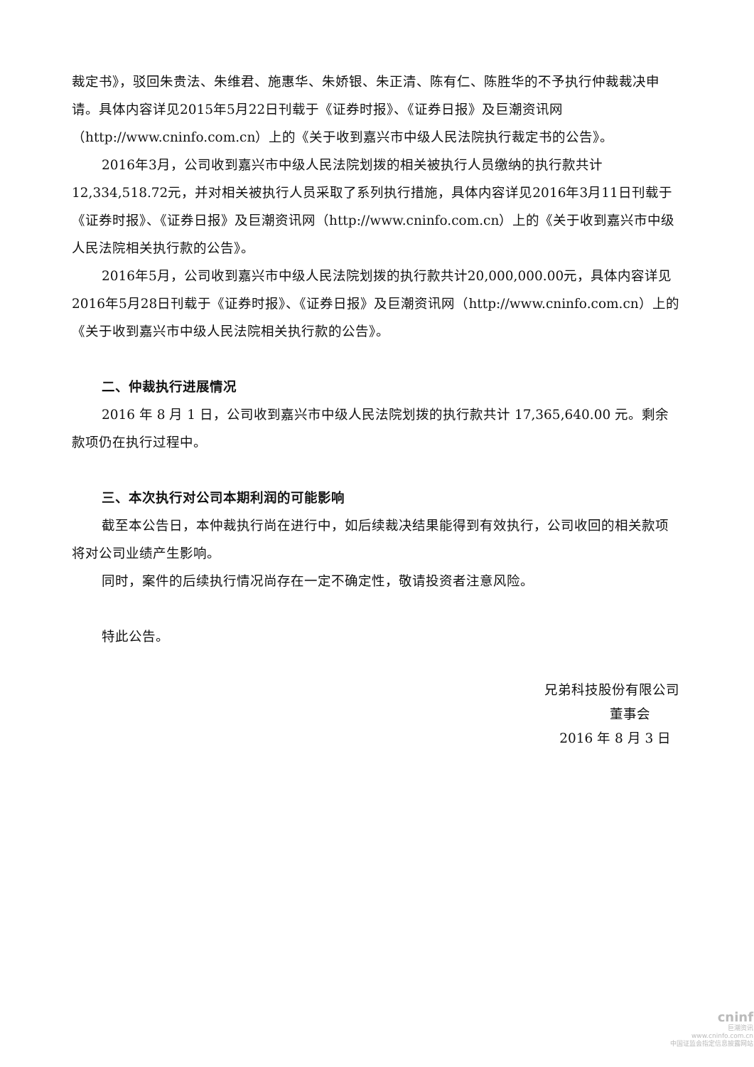裁定书》，驳回朱贵法、朱维君、施惠华、朱娇银、朱正清、陈有仁、陈胜华的不予执行仲裁裁决申请。具体内容详见2015年5月22日刊载于《证券时报》、《证券日报》及巨潮资讯网（http://www.cninfo.com.cn）上的《关于收到嘉兴市中级人民法院执行裁定书的公告》。
2016年3月，公司收到嘉兴市中级人民法院划拨的相关被执行人员缴纳的执行款共计12,334,518.72元，并对相关被执行人员采取了系列执行措施，具体内容详见2016年3月11日刊载于《证券时报》、《证券日报》及巨潮资讯网（http://www.cninfo.com.cn）上的《关于收到嘉兴市中级人民法院相关执行款的公告》。
2016年5月，公司收到嘉兴市中级人民法院划拨的执行款共计20,000,000.00元，具体内容详见2016年5月28日刊载于《证券时报》、《证券日报》及巨潮资讯网（http://www.cninfo.com.cn）上的《关于收到嘉兴市中级人民法院相关执行款的公告》。
二、仲裁执行进展情况
2016 年 8 月 1 日，公司收到嘉兴市中级人民法院划拨的执行款共计 17,365,640.00 元。剩余款项仍在执行过程中。
三、本次执行对公司本期利润的可能影响
截至本公告日，本仲裁执行尚在进行中，如后续裁决结果能得到有效执行，公司收回的相关款项将对公司业绩产生影响。
同时，案件的后续执行情况尚存在一定不确定性，敬请投资者注意风险。
特此公告。
兄弟科技股份有限公司
董事会
2016 年 8 月 3 日
cninf
巨潮资讯
www.cninfo.com.cn
中国证监会指定信息披露网站